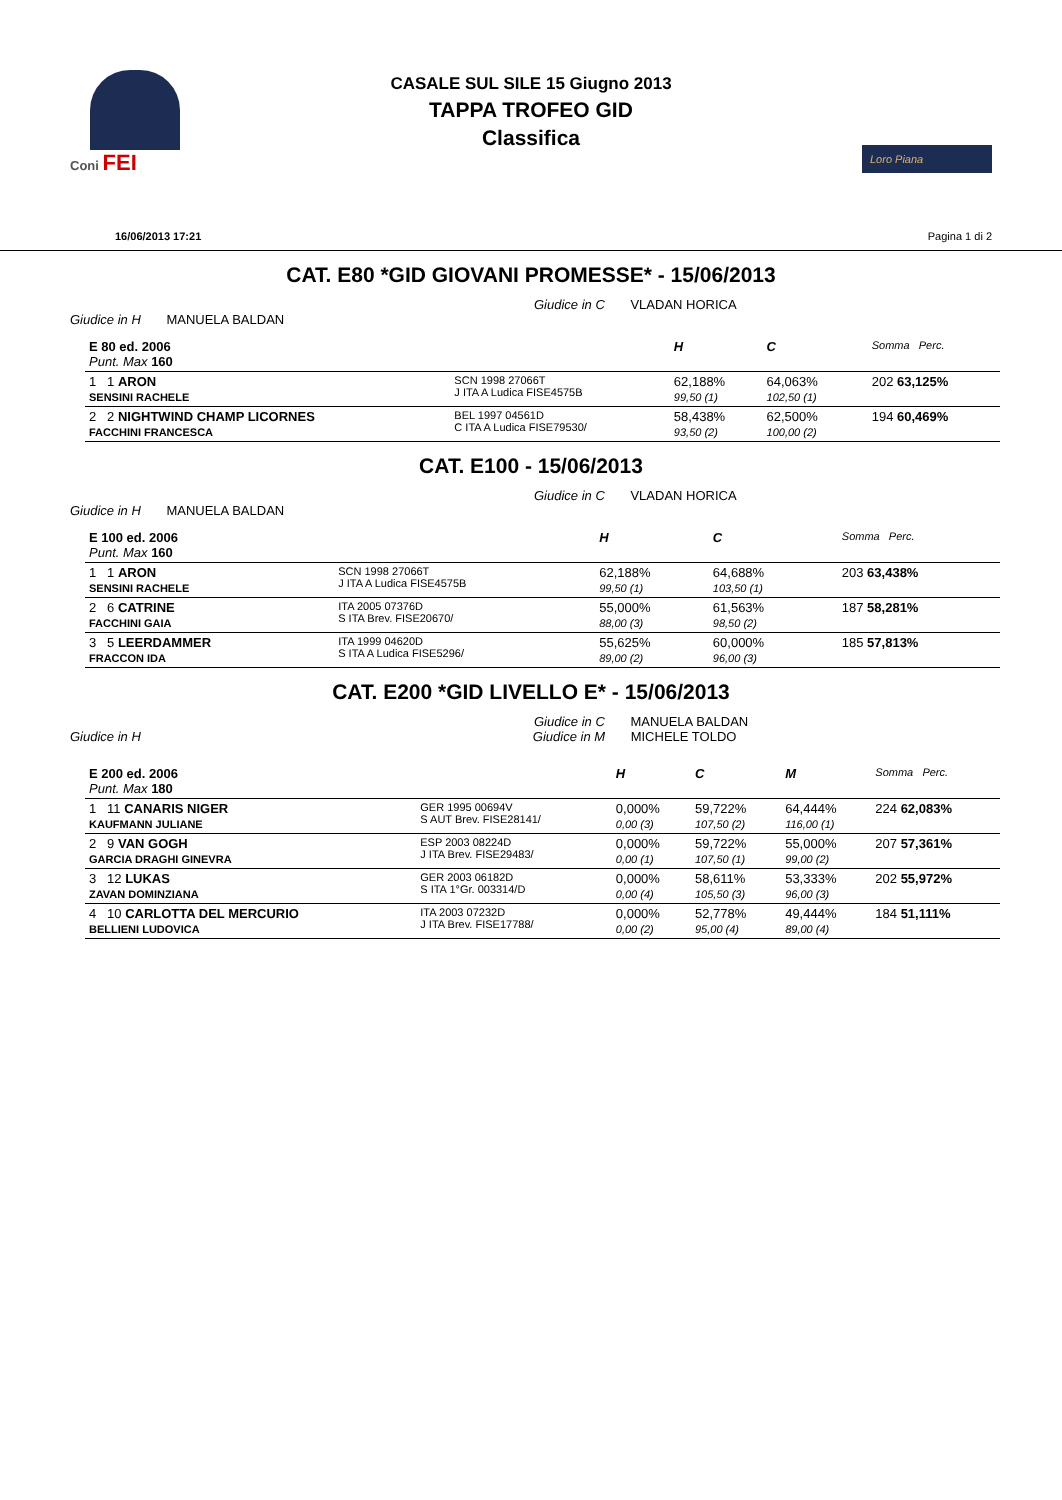Coni FEI
CASALE SUL SILE 15 Giugno 2013
TAPPA TROFEO GID
Classifica
Loro Piana
16/06/2013 17:21 Pagina 1 di 2
CAT. E80 *GID GIOVANI PROMESSE* - 15/06/2013
Giudice in C VLADAN HORICA
Giudice in H MANUELA BALDAN
| E 80 ed. 2006 Punt. Max 160 | | H | C | | Somma Perc. |
| 1 1 ARON SENSINI RACHELE | SCN 1998 27066T J ITA A Ludica FISE4575B | 62,188% 99,50 (1) | 64,063% 102,50 (1) | | 202 63,125% |
| 2 2 NIGHTWIND CHAMP LICORNES FACCHINI FRANCESCA | BEL 1997 04561D C ITA A Ludica FISE79530/ | 58,438% 93,50 (2) | 62,500% 100,00 (2) | | 194 60,469% |
CAT. E100 - 15/06/2013
Giudice in C VLADAN HORICA
Giudice in H MANUELA BALDAN
| E 100 ed. 2006 Punt. Max 160 | | H | C | | Somma Perc. |
| 1 1 ARON SENSINI RACHELE | SCN 1998 27066T J ITA A Ludica FISE4575B | 62,188% 99,50 (1) | 64,688% 103,50 (1) | | 203 63,438% |
| 2 6 CATRINE FACCHINI GAIA | ITA 2005 07376D S ITA Brev. FISE20670/ | 55,000% 88,00 (3) | 61,563% 98,50 (2) | | 187 58,281% |
| 3 5 LEERDAMMER FRACCON IDA | ITA 1999 04620D S ITA A Ludica FISE5296/ | 55,625% 89,00 (2) | 60,000% 96,00 (3) | | 185 57,813% |
CAT. E200 *GID LIVELLO E* - 15/06/2013
Giudice in C MANUELA BALDAN
Giudice in H Giudice in M MICHELE TOLDO
| E 200 ed. 2006 Punt. Max 180 | | H | C | M | Somma Perc. |
| 1 11 CANARIS NIGER KAUFMANN JULIANE | GER 1995 00694V S AUT Brev. FISE28141/ | 0,000% 0,00 (3) | 59,722% 107,50 (2) | 64,444% 116,00 (1) | 224 62,083% |
| 2 9 VAN GOGH GARCIA DRAGHI GINEVRA | ESP 2003 08224D J ITA Brev. FISE29483/ | 0,000% 0,00 (1) | 59,722% 107,50 (1) | 55,000% 99,00 (2) | 207 57,361% |
| 3 12 LUKAS ZAVAN DOMINZIANA | GER 2003 06182D S ITA 1°Gr. 003314/D | 0,000% 0,00 (4) | 58,611% 105,50 (3) | 53,333% 96,00 (3) | 202 55,972% |
| 4 10 CARLOTTA DEL MERCURIO BELLIENI LUDOVICA | ITA 2003 07232D J ITA Brev. FISE17788/ | 0,000% 0,00 (2) | 52,778% 95,00 (4) | 49,444% 89,00 (4) | 184 51,111% |